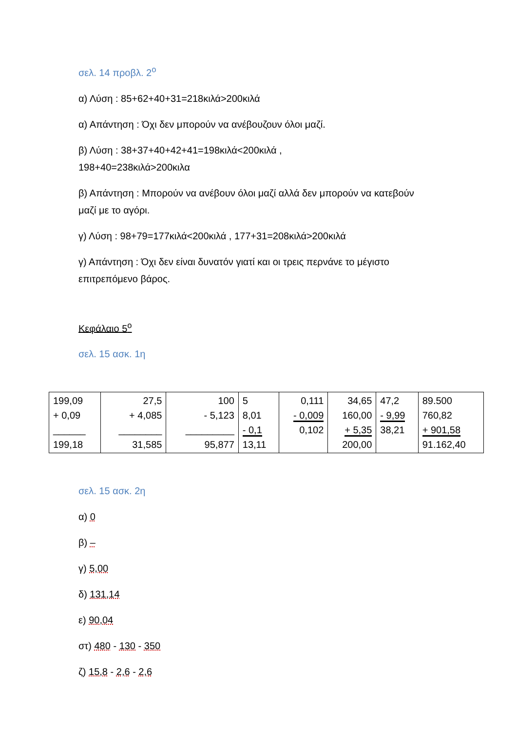σελ. 14 προβλ. 2<sup>ο</sup>
α) Λύση : 85+62+40+31=218κιλά>200κιλά
α) Απάντηση : Όχι δεν μπορούν να ανέβουζουν όλοι μαζί.
β) Λύση : 38+37+40+42+41=198κιλά<200κιλά ,
198+40=238κιλά>200κιλα
β) Απάντηση : Μπορούν να ανέβουν όλοι μαζί αλλά δεν μπορούν να κατεβούν μαζί με το αγόρι.
γ) Λύση : 98+79=177κιλά<200κιλά , 177+31=208κιλά>200κιλά
γ) Απάντηση : Όχι δεν είναι δυνατόν γιατί και οι τρεις περνάνε το μέγιστο επιτρεπόμενο βάρος.
Κεφάλαιο 5<sup>ο</sup>
σελ. 15 ασκ. 1η
| 199,09 + 0,09 ______ 199,18 | 27,5 + 4,085 ________ 31,585 | 100 - 5,123 _________ 95,877 | 5 8,01 - 0,1 13,11 | 0,111 - 0,009 0,102 | 34,65 160,00 + 5,35 200,00 | 47,2 - 9,99 38,21 | 89.500 760,82 + 901,58 91.162,40 |
σελ. 15 ασκ. 2η
α) 0
β) –
γ) 5,00
δ) 131,14
ε) 90,04
στ) 480 - 130 - 350
ζ) 15,8 - 2,6 - 2,6